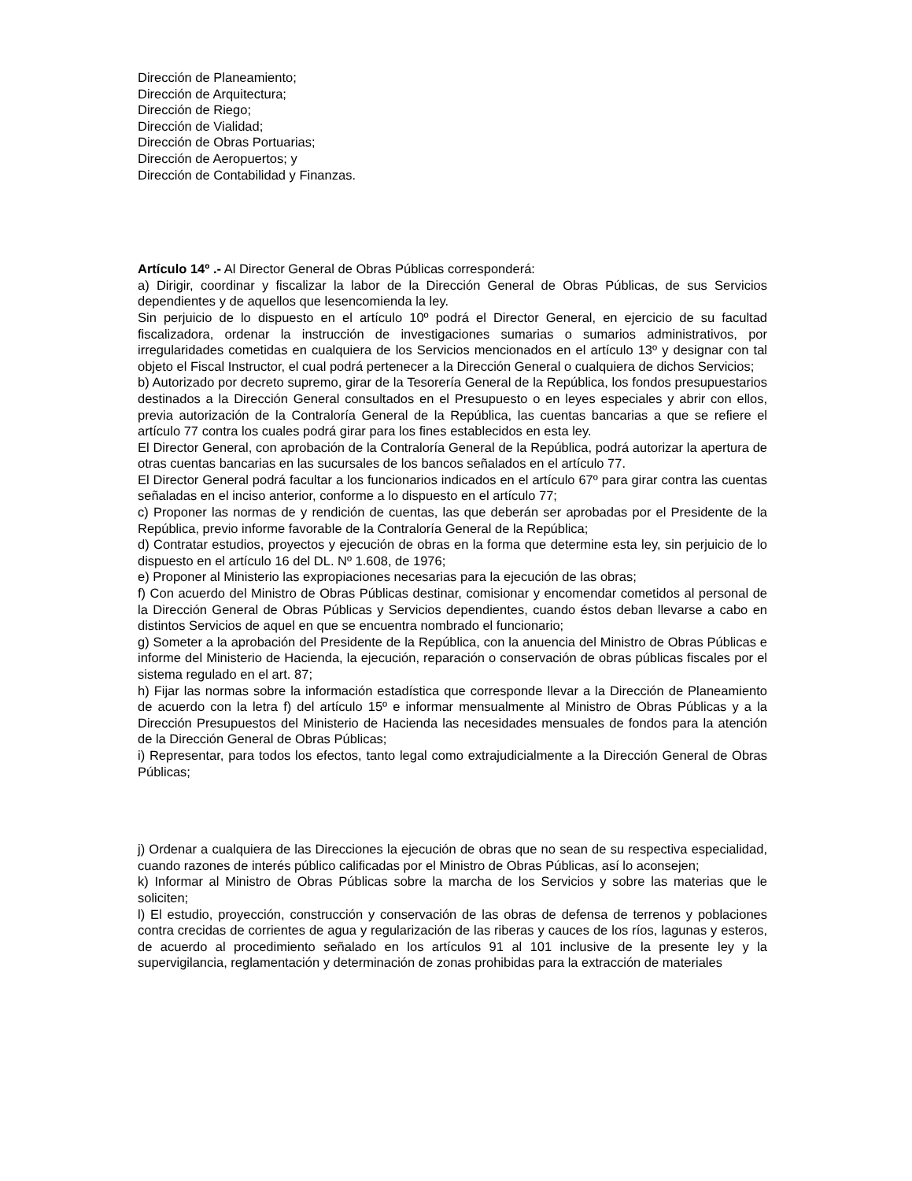Dirección de Planeamiento;
Dirección de Arquitectura;
Dirección de Riego;
Dirección de Vialidad;
Dirección de Obras Portuarias;
Dirección de Aeropuertos; y
Dirección de Contabilidad y Finanzas.
Artículo 14º .- Al Director General de Obras Públicas corresponderá:
a) Dirigir, coordinar y fiscalizar la labor de la Dirección General de Obras Públicas, de sus Servicios dependientes y de aquellos que lesencomienda la ley.
Sin perjuicio de lo dispuesto en el artículo 10º podrá el Director General, en ejercicio de su facultad fiscalizadora, ordenar la instrucción de investigaciones sumarias o sumarios administrativos, por irregularidades cometidas en cualquiera de los Servicios mencionados en el artículo 13º y designar con tal objeto el Fiscal Instructor, el cual podrá pertenecer a la Dirección General o cualquiera de dichos Servicios;
b) Autorizado por decreto supremo, girar de la Tesorería General de la República, los fondos presupuestarios destinados a la Dirección General consultados en el Presupuesto o en leyes especiales y abrir con ellos, previa autorización de la Contraloría General de la República, las cuentas bancarias a que se refiere el artículo 77 contra los cuales podrá girar para los fines establecidos en esta ley.
El Director General, con aprobación de la Contraloría General de la República, podrá autorizar la apertura de otras cuentas bancarias en las sucursales de los bancos señalados en el artículo 77.
El Director General podrá facultar a los funcionarios indicados en el artículo 67º para girar contra las cuentas señaladas en el inciso anterior, conforme a lo dispuesto en el artículo 77;
c) Proponer las normas de y rendición de cuentas, las que deberán ser aprobadas por el Presidente de la República, previo informe favorable de la Contraloría General de la República;
d) Contratar estudios, proyectos y ejecución de obras en la forma que determine esta ley, sin perjuicio de lo dispuesto en el artículo 16 del DL. Nº 1.608, de 1976;
e) Proponer al Ministerio las expropiaciones necesarias para la ejecución de las obras;
f) Con acuerdo del Ministro de Obras Públicas destinar, comisionar y encomendar cometidos al personal de la Dirección General de Obras Públicas y Servicios dependientes, cuando éstos deban llevarse a cabo en distintos Servicios de aquel en que se encuentra nombrado el funcionario;
g) Someter a la aprobación del Presidente de la República, con la anuencia del Ministro de Obras Públicas e informe del Ministerio de Hacienda, la ejecución, reparación o conservación de obras públicas fiscales por el sistema regulado en el art. 87;
h) Fijar las normas sobre la información estadística que corresponde llevar a la Dirección de Planeamiento de acuerdo con la letra f) del artículo 15º e informar mensualmente al Ministro de Obras Públicas y a la Dirección Presupuestos del Ministerio de Hacienda las necesidades mensuales de fondos para la atención de la Dirección General de Obras Públicas;
i) Representar, para todos los efectos, tanto legal como extrajudicialmente a la Dirección General de Obras Públicas;
j) Ordenar a cualquiera de las Direcciones la ejecución de obras que no sean de su respectiva especialidad, cuando razones de interés público calificadas por el Ministro de Obras Públicas, así lo aconsejen;
k) Informar al Ministro de Obras Públicas sobre la marcha de los Servicios y sobre las materias que le soliciten;
l) El estudio, proyección, construcción y conservación de las obras de defensa de terrenos y poblaciones contra crecidas de corrientes de agua y regularización de las riberas y cauces de los ríos, lagunas y esteros, de acuerdo al procedimiento señalado en los artículos 91 al 101 inclusive de la presente ley y la supervigilancia, reglamentación y determinación de zonas prohibidas para la extracción de materiales